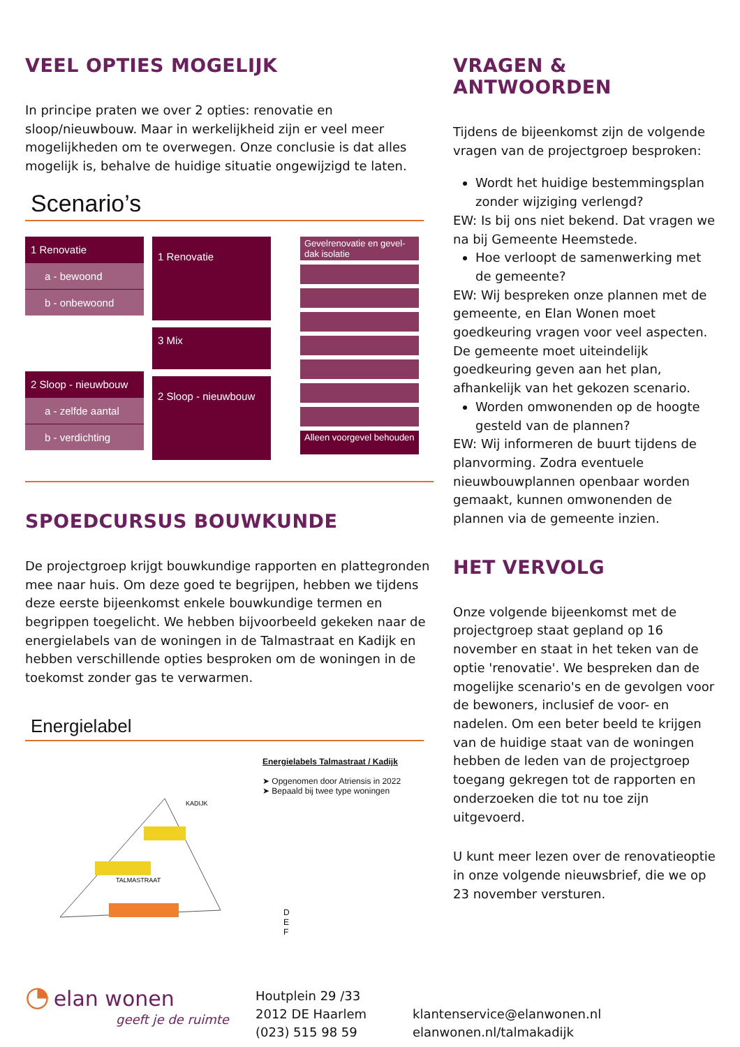VEEL OPTIES MOGELIJK
In principe praten we over 2 opties: renovatie en sloop/nieuwbouw. Maar in werkelijkheid zijn er veel meer mogelijkheden om te overwegen. Onze conclusie is dat alles mogelijk is, behalve de huidige situatie ongewijzigd te laten.
Scenario’s
1 Renovatie
a - bewoond
b - onbewoond
2 Sloop - nieuwbouw
a - zelfde aantal
b - verdichting
1 Renovatie
3 Mix
2 Sloop - nieuwbouw
Gevelrenovatie en gevel-dak isolatie
Alleen voorgevel behouden
SPOEDCURSUS BOUWKUNDE
De projectgroep krijgt bouwkundige rapporten en plattegronden mee naar huis. Om deze goed te begrijpen, hebben we tijdens deze eerste bijeenkomst enkele bouwkundige termen en begrippen toegelicht. We hebben bijvoorbeeld gekeken naar de energielabels van de woningen in de Talmastraat en Kadijk en hebben verschillende opties besproken om de woningen in de toekomst zonder gas te verwarmen.
Energielabel
TALMASTRAAT
KADIJK
Energielabels Talmastraat / Kadijk
➤ Opgenomen door Atriensis in 2022
➤ Bepaald bij twee type woningen
D
E
F
VRAGEN & ANTWOORDEN
Tijdens de bijeenkomst zijn de volgende vragen van de projectgroep besproken:
Wordt het huidige bestemmingsplan zonder wijziging verlengd?
EW: Is bij ons niet bekend. Dat vragen we na bij Gemeente Heemstede.
Hoe verloopt de samenwerking met de gemeente?
EW: Wij bespreken onze plannen met de gemeente, en Elan Wonen moet goedkeuring vragen voor veel aspecten. De gemeente moet uiteindelijk goedkeuring geven aan het plan, afhankelijk van het gekozen scenario.
Worden omwonenden op de hoogte gesteld van de plannen?
EW: Wij informeren de buurt tijdens de planvorming. Zodra eventuele nieuwbouwplannen openbaar worden gemaakt, kunnen omwonenden de plannen via de gemeente inzien.
HET VERVOLG
Onze volgende bijeenkomst met de projectgroep staat gepland op 16 november en staat in het teken van de optie 'renovatie'. We bespreken dan de mogelijke scenario's en de gevolgen voor de bewoners, inclusief de voor- en nadelen. Om een beter beeld te krijgen van de huidige staat van de woningen hebben de leden van de projectgroep toegang gekregen tot de rapporten en onderzoeken die tot nu toe zijn uitgevoerd.
U kunt meer lezen over de renovatieoptie in onze volgende nieuwsbrief, die we op 23 november versturen.
◔ elan wonen
geeft je de ruimte
Houtplein 29 /33
2012 DE Haarlem
(023) 515 98 59
klantenservice@elanwonen.nl
elanwonen.nl/talmakadijk